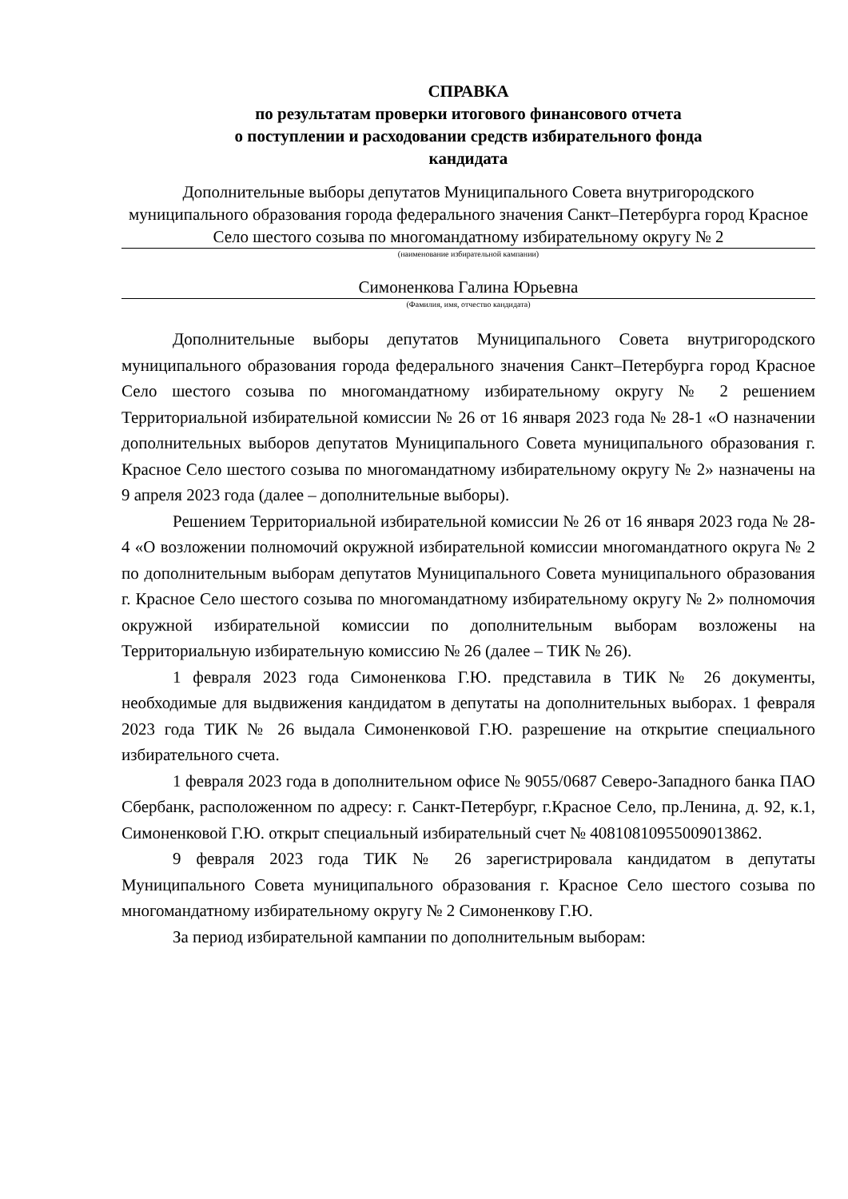СПРАВКА
по результатам проверки итогового финансового отчета
о поступлении и расходовании средств избирательного фонда
кандидата
Дополнительные выборы депутатов Муниципального Совета внутригородского муниципального образования города федерального значения Санкт–Петербурга город Красное Село шестого созыва по многомандатному избирательному округу № 2
(наименование избирательной кампании)
Симоненкова Галина Юрьевна
(Фамилия, имя, отчество кандидата)
Дополнительные выборы депутатов Муниципального Совета внутригородского муниципального образования города федерального значения Санкт–Петербурга город Красное Село шестого созыва по многомандатному избирательному округу № 2 решением Территориальной избирательной комиссии № 26 от 16 января 2023 года № 28-1 «О назначении дополнительных выборов депутатов Муниципального Совета муниципального образования г. Красное Село шестого созыва по многомандатному избирательному округу № 2» назначены на 9 апреля 2023 года (далее – дополнительные выборы).
Решением Территориальной избирательной комиссии № 26 от 16 января 2023 года № 28-4 «О возложении полномочий окружной избирательной комиссии многомандатного округа № 2 по дополнительным выборам депутатов Муниципального Совета муниципального образования г. Красное Село шестого созыва по многомандатному избирательному округу № 2» полномочия окружной избирательной комиссии по дополнительным выборам возложены на Территориальную избирательную комиссию № 26 (далее – ТИК № 26).
1 февраля 2023 года Симоненкова Г.Ю. представила в ТИК № 26 документы, необходимые для выдвижения кандидатом в депутаты на дополнительных выборах. 1 февраля 2023 года ТИК № 26 выдала Симоненковой Г.Ю. разрешение на открытие специального избирательного счета.
1 февраля 2023 года в дополнительном офисе № 9055/0687 Северо-Западного банка ПАО Сбербанк, расположенном по адресу: г. Санкт-Петербург, г.Красное Село, пр.Ленина, д. 92, к.1, Симоненковой Г.Ю. открыт специальный избирательный счет № 40810810955009013862.
9 февраля 2023 года ТИК № 26 зарегистрировала кандидатом в депутаты Муниципального Совета муниципального образования г. Красное Село шестого созыва по многомандатному избирательному округу № 2 Симоненкову Г.Ю.
За период избирательной кампании по дополнительным выборам: